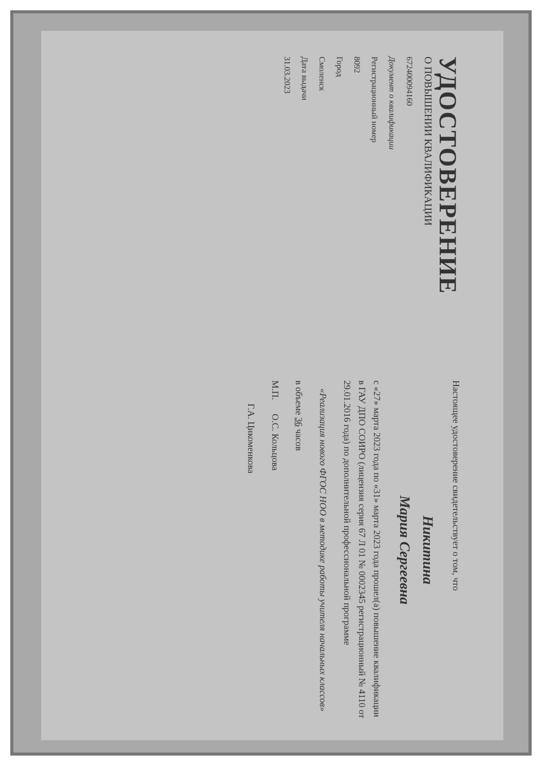УДОСТОВЕРЕНИЕ
О ПОВЫШЕНИИ КВАЛИФИКАЦИИ
672400094160
Документ о квалификации
Регистрационный номер
8092
Город
Смоленск
Дата выдачи
31.03.2023
Настоящее удостоверение свидетельствует о том, что
Никитина
Мария Сергеевна
с «27» марта 2023 года по «31» марта 2023 года прошел(а) повышение квалификации в ГАУ ДПО СОИРО (лицензия серия 67 Л 01 № 0002345 регистрационный № 4110 от 29.01.2016 года) по дополнительной профессиональной программе
«Реализация нового ФГОС НОО в методике работы учителя начальных классов»
в объеме 36 часов
М.П. О.С. Кольцова
Г.А. Цикоменкова